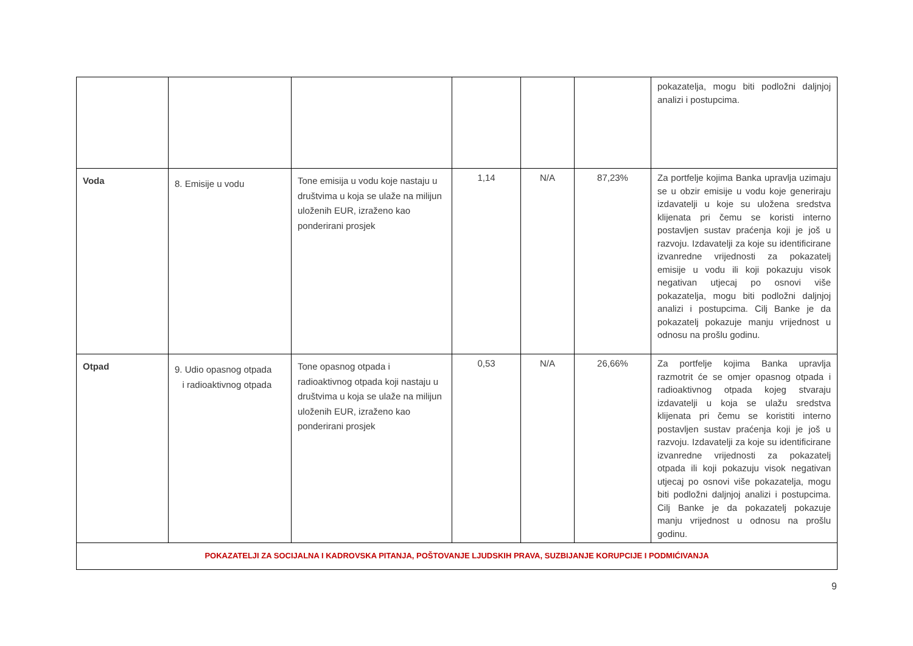| | | | | | | pokazatelja, mogu biti podložni daljnjoj analizi i postupcima. |
| Voda | 8. Emisije u vodu | Tone emisija u vodu koje nastaju u društvima u koja se ulaže na milijun uloženih EUR, izraženo kao ponderirani prosjek | 1,14 | N/A | 87,23% | Za portfelje kojima Banka upravlja uzimaju se u obzir emisije u vodu koje generiraju izdavatelji u koje su uložena sredstva klijenata pri čemu se koristi interno postavljen sustav praćenja koji je još u razvoju. Izdavatelji za koje su identificirane izvanredne vrijednosti za pokazatelj emisije u vodu ili koji pokazuju visok negativan utjecaj po osnovi više pokazatelja, mogu biti podložni daljnjoj analizi i postupcima. Cilj Banke je da pokazatelj pokazuje manju vrijednost u odnosu na prošlu godinu. |
| Otpad | 9. Udio opasnog otpada i radioaktivnog otpada | Tone opasnog otpada i radioaktivnog otpada koji nastaju u društvima u koja se ulaže na milijun uloženih EUR, izraženo kao ponderirani prosjek | 0,53 | N/A | 26,66% | Za portfelje kojima Banka upravlja razmotrit će se omjer opasnog otpada i radioaktivnog otpada kojeg stvaraju izdavatelji u koja se ulažu sredstva klijenata pri čemu se koristiti interno postavljen sustav praćenja koji je još u razvoju. Izdavatelji za koje su identificirane izvanredne vrijednosti za pokazatelj otpada ili koji pokazuju visok negativan utjecaj po osnovi više pokazatelja, mogu biti podložni daljnjoj analizi i postupcima. Cilj Banke je da pokazatelj pokazuje manju vrijednost u odnosu na prošlu godinu. |
| POKAZATELJI ZA SOCIJALNA I KADROVSKA PITANJA, POŠTOVANJE LJUDSKIH PRAVA, SUZBIJANJE KORUPCIJE I PODMIĆIVANJA | | | | | | |
9